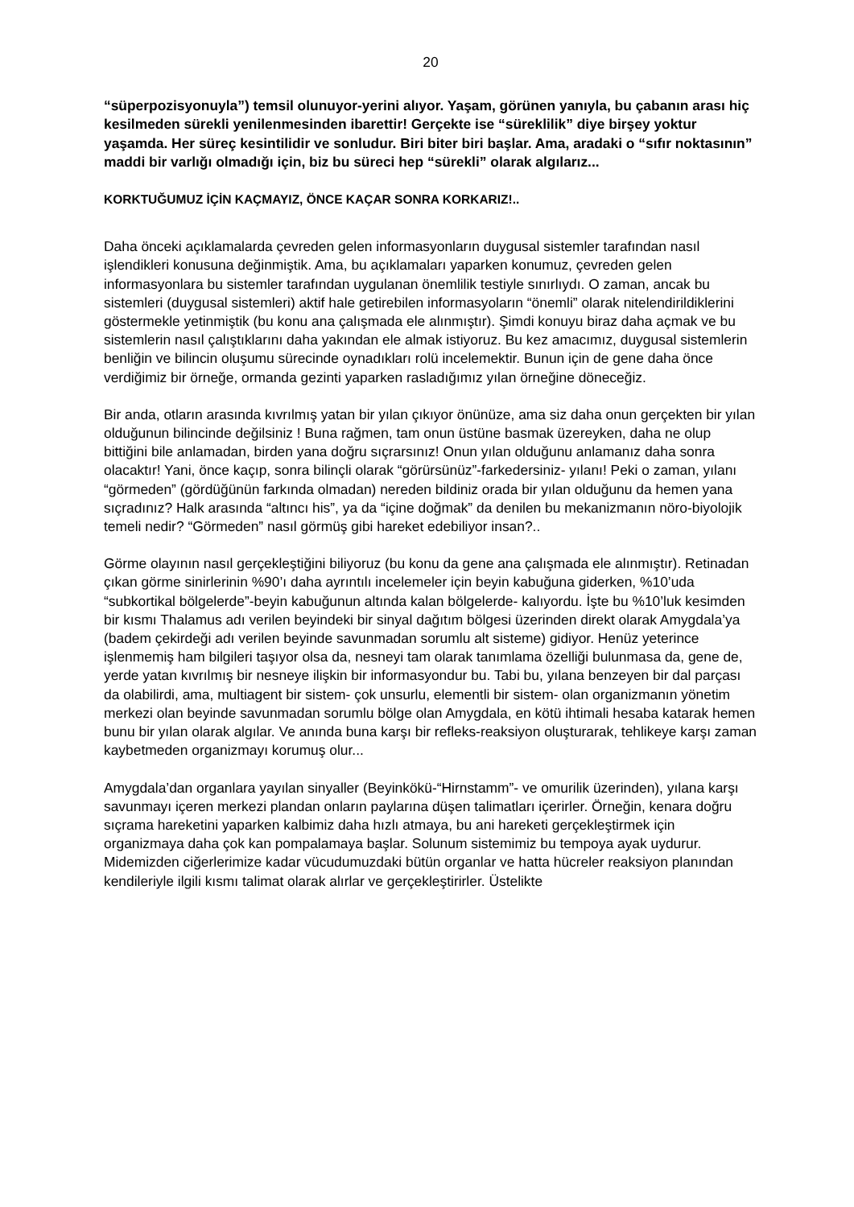20
“süperpozisyonuyla”) temsil olunuyor-yerini alıyor. Yaşam, görünen yanıyla, bu çabanın arası hiç kesilmeden sürekli yenilenmesinden ibarettir! Gerçekte ise “süreklilik” diye birşey yoktur yaşamda. Her süreç kesintilidir ve sonludur. Biri biter biri başlar. Ama, aradaki o “sıfır noktasının” maddi bir varlığı olmadığı için, biz bu süreci hep “sürekli” olarak algılarız...
KORKTUĞUMUZ İÇİN KAÇMAYIZ, ÖNCE KAÇAR SONRA KORKARIZ!..
Daha önceki açıklamalarda çevreden gelen informasyonların duygusal sistemler tarafından nasıl işlendikleri konusuna değinmiştik. Ama, bu açıklamaları yaparken konumuz, çevreden gelen informasyonlara bu sistemler tarafından uygulanan önemlilik testiyle sınırlıydı. O zaman, ancak bu sistemleri (duygusal sistemleri) aktif hale getirebilen informasyoların “önemli” olarak nitelendirildiklerini göstermekle yetinmiştik (bu konu ana çalışmada ele alınmıştır). Şimdi konuyu biraz daha açmak ve bu sistemlerin nasıl çalıştıklarını daha yakından ele almak istiyoruz. Bu kez amacımız, duygusal sistemlerin benliğin ve bilincin oluşumu sürecinde oynadıkları rolü incelemektir. Bunun için de gene daha önce verdiğimiz bir örneğe, ormanda gezinti yaparken rasladığımız yılan örneğine döneceğiz.
Bir anda, otların arasında kıvrılmış yatan bir yılan çıkıyor önünüze, ama siz daha onun gerçekten bir yılan olduğunun bilincinde değilsiniz ! Buna rağmen, tam onun üstüne basmak üzereyken, daha ne olup bittiğini bile anlamadan, birden yana doğru sıçrarsınız! Onun yılan olduğunu anlamanız daha sonra olacaktır! Yani, önce kaçıp, sonra bilinçli olarak “görürsünüz”-farkedersiniz- yılanı! Peki o zaman, yılanı “görmeden” (gördüğünün farkında olmadan) nereden bildiniz orada bir yılan olduğunu da hemen yana sıçradınız? Halk arasında “altıncı his”, ya da “içine doğmak” da denilen bu mekanizmanın nöro-biyolojik temeli nedir? “Görmeden” nasıl görmüş gibi hareket edebiliyor insan?..
Görme olayının nasıl gerçekleştiğini biliyoruz (bu konu da gene ana çalışmada ele alınmıştır). Retinadan çıkan görme sinirlerinin %90’ı daha ayrıntılı incelemeler için beyin kabuğuna giderken, %10’uda “subkortikal bölgelerde”-beyin kabuğunun altında kalan bölgelerde- kalıyordu. İşte bu %10’luk kesimden bir kısmı Thalamus adı verilen beyindeki bir sinyal dağıtım bölgesi üzerinden direkt olarak Amygdala’ya (badem çekirdeği adı verilen beyinde savunmadan sorumlu alt sisteme) gidiyor. Henüz yeterince işlenmemiş ham bilgileri taşıyor olsa da, nesneyi tam olarak tanımlama özelliği bulunmasa da, gene de, yerde yatan kıvrılmış bir nesneye ilişkin bir informasyondur bu. Tabi bu, yılana benzeyen bir dal parçası da olabilirdi, ama, multiagent bir sistem- çok unsurlu, elementli bir sistem- olan organizmanın yönetim merkezi olan beyinde savunmadan sorumlu bölge olan Amygdala, en kötü ihtimali hesaba katarak hemen bunu bir yılan olarak algılar. Ve anında buna karşı bir refleks-reaksiyon oluşturarak, tehlikeye karşı zaman kaybetmeden organizmayı korumuş olur...
Amygdala’dan organlara yayılan sinyaller (Beyinkökü-“Hirnstamm”- ve omurilik üzerinden), yılana karşı savunmayı içeren merkezi plandan onların paylarına düşen talimatları içerirler. Örneğin, kenara doğru sıçrama hareketini yaparken kalbimiz daha hızlı atmaya, bu ani hareketi gerçekleştirmek için organizmaya daha çok kan pompalamaya başlar. Solunum sistemimiz bu tempoya ayak uydurur. Midemizden ciğerlerimize kadar vücudumuzdaki bütün organlar ve hatta hücreler reaksiyon planından kendileriyle ilgili kısmı talimat olarak alırlar ve gerçekleştirirler. Üstelikte